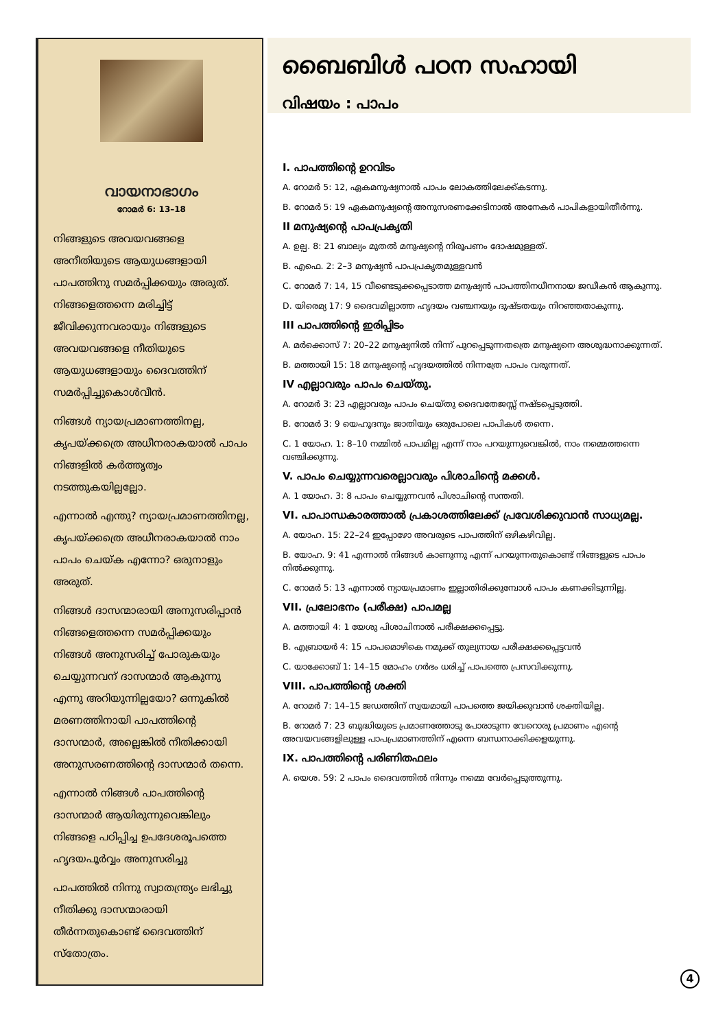വായനാഭാഗം
റോമർ 6: 13–18
നിങ്ങളുടെ അവയവങ്ങളെ അനീതിയുടെ ആയുധങ്ങളായി പാപത്തിനു സമർപ്പിക്കയും അരുത്. നിങ്ങളെത്തന്നെ മരിച്ചിട്ട് ജീവിക്കുന്നവരായും നിങ്ങളുടെ അവയവങ്ങളെ നീതിയുടെ ആയുധങ്ങളായും ദൈവത്തിന് സമർപ്പിച്ചുകൊൾവീൻ.
നിങ്ങൾ ന്യായപ്രമാണത്തിനല്ല, കൃപയ്ക്കത്രെ അധീനരാകയാൽ പാപം നിങ്ങളിൽ കർത്തൃത്വം നടത്തുകയില്ലല്ലോ.
എന്നാൽ എന്തു? ന്യായപ്രമാണത്തിനല്ല, കൃപയ്ക്കത്രെ അധീനരാകയാൽ നാം പാപം ചെയ്ക എന്നോ? ഒരുനാളും അരുത്.
നിങ്ങൾ ദാസന്മാരായി അനുസരിപ്പാൻ നിങ്ങളെത്തന്നെ സമർപ്പിക്കയും നിങ്ങൾ അനുസരിച്ച് പോരുകയും ചെയ്യുന്നവന് ദാസന്മാർ ആകുന്നു എന്നു അറിയുന്നില്ലയോ? ഒന്നുകിൽ മരണത്തിനായി പാപത്തിന്റെ ദാസന്മാർ, അല്ലെങ്കിൽ നീതിക്കായി അനുസരണത്തിന്റെ ദാസന്മാർ തന്നെ.
എന്നാൽ നിങ്ങൾ പാപത്തിന്റെ ദാസന്മാർ ആയിരുന്നുവെങ്കിലും നിങ്ങളെ പഠിപ്പിച്ച ഉപദേശരൂപത്തെ ഹൃദയപൂർവ്വം അനുസരിച്ചു
പാപത്തിൽ നിന്നു സ്വാതന്ത്ര്യം ലഭിച്ചു നീതിക്കു ദാസന്മാരായി തീർന്നതുകൊണ്ട് ദൈവത്തിന് സ്തോത്രം.
ബൈബിൾ പഠന സഹായി
വിഷയം : പാപം
I. പാപത്തിന്റെ ഉറവിടം
A. റോമർ 5: 12, ഏകമനുഷ്യനാൽ പാപം ലോകത്തിലേക്ക്കടന്നു.
B. റോമർ 5: 19 ഏകമനുഷ്യന്റെ അനുസരണക്കേടിനാൽ അനേകർ പാപികളായിതീർന്നു.
II മനുഷ്യന്റെ പാപപ്രകൃതി
A. ഉല്പ. 8: 21 ബാല്യം മുതൽ മനുഷ്യന്റെ നിരൂപണം ദോഷമുള്ളത്.
B. എഫെ. 2: 2–3 മനുഷ്യൻ പാപപ്രകൃതമുള്ളവൻ
C. റോമർ 7: 14, 15 വീണ്ടെടുക്കപ്പെടാത്ത മനുഷ്യൻ പാപത്തിനധീനനായ ജഡീകൻ ആകുന്നു.
D. യിരെമ്യ 17: 9 ദൈവമില്ലാത്ത ഹൃദയം വഞ്ചനയും ദുഷ്ടതയും നിറഞ്ഞതാകുന്നു.
III പാപത്തിന്റെ ഇരിപ്പിടം
A. മർക്കൊസ് 7: 20–22 മനുഷ്യനിൽ നിന്ന് പുറപ്പെടുന്നതത്രെ മനുഷ്യനെ അശുദ്ധനാക്കുന്നത്.
B. മത്തായി 15: 18 മനുഷ്യന്റെ ഹൃദയത്തിൽ നിന്നത്രേ പാപം വരുന്നത്.
IV എല്ലാവരും പാപം ചെയ്തു.
A. റോമർ 3: 23 എല്ലാവരും പാപം ചെയ്തു ദൈവതേജസ്സ് നഷ്ടപ്പെടുത്തി.
B. റോമർ 3: 9 യെഹൂദനും ജാതിയും ഒരുപോലെ പാപികൾ തന്നെ.
C. 1 യോഹ. 1: 8–10 നമ്മിൽ പാപമില്ല എന്ന് നാം പറയുന്നുവെങ്കിൽ, നാം നമ്മെത്തന്നെ വഞ്ചിക്കുന്നു.
V. പാപം ചെയ്യുന്നവരെല്ലാവരും പിശാചിന്റെ മക്കൾ.
A. 1 യോഹ. 3: 8 പാപം ചെയ്യുന്നവൻ പിശാചിന്റെ സന്തതി.
VI. പാപാന്ധകാരത്താൽ പ്രകാശത്തിലേക്ക് പ്രവേശിക്കുവാൻ സാധ്യമല്ല.
A. യോഹ. 15: 22–24 ഇപ്പോഴോ അവരുടെ പാപത്തിന് ഒഴികഴിവില്ല.
B. യോഹ. 9: 41 എന്നാൽ നിങ്ങൾ കാണുന്നു എന്ന് പറയുന്നതുകൊണ്ട് നിങ്ങളുടെ പാപം നിൽക്കുന്നു.
C. റോമർ 5: 13 എന്നാൽ ന്യായപ്രമാണം ഇല്ലാതിരിക്കുമ്പോൾ പാപം കണക്കിടുന്നില്ല.
VII. പ്രലോഭനം (പരീക്ഷ) പാപമല്ല
A. മത്തായി 4: 1 യേശു പിശാചിനാൽ പരീക്ഷക്കപ്പെട്ടു.
B. എബ്രായർ 4: 15 പാപമൊഴികെ നമുക്ക് തുല്യനായ പരീക്ഷക്കപ്പെട്ടവൻ
C. യാക്കോബ് 1: 14–15 മോഹം ഗർഭം ധരിച്ച് പാപത്തെ പ്രസവിക്കുന്നു.
VIII. പാപത്തിന്റെ ശക്തി
A. റോമർ 7: 14–15 ജഡത്തിന് സ്വയമായി പാപത്തെ ജയിക്കുവാൻ ശക്തിയില്ല.
B. റോമർ 7: 23 ബുദ്ധിയുടെ പ്രമാണത്തോടു പോരാടുന്ന വേറൊരു പ്രമാണം എന്റെ അവയവങ്ങളിലുള്ള പാപപ്രമാണത്തിന് എന്നെ ബന്ധനാക്കിക്കളയുന്നു.
IX. പാപത്തിന്റെ പരിണിതഫലം
A. യെശ. 59: 2 പാപം ദൈവത്തിൽ നിന്നും നമ്മെ വേർപ്പെടുത്തുന്നു.
4